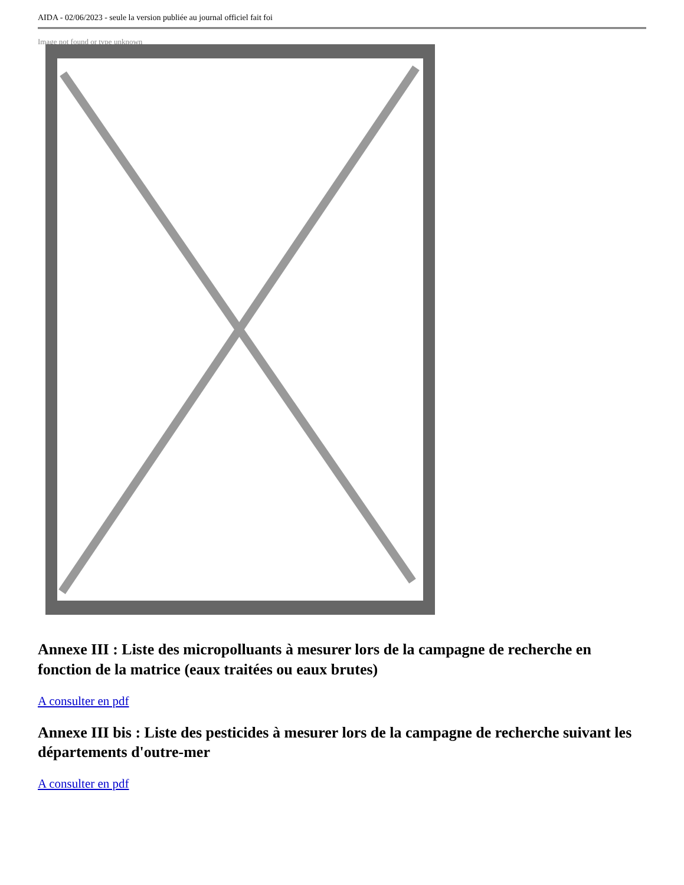AIDA - 02/06/2023 - seule la version publiée au journal officiel fait foi
Image not found or type unknown
Annexe III : Liste des micropolluants à mesurer lors de la campagne de recherche en fonction de la matrice (eaux traitées ou eaux brutes)
A consulter en pdf
Annexe III bis : Liste des pesticides à mesurer lors de la campagne de recherche suivant les départements d'outre-mer
A consulter en pdf